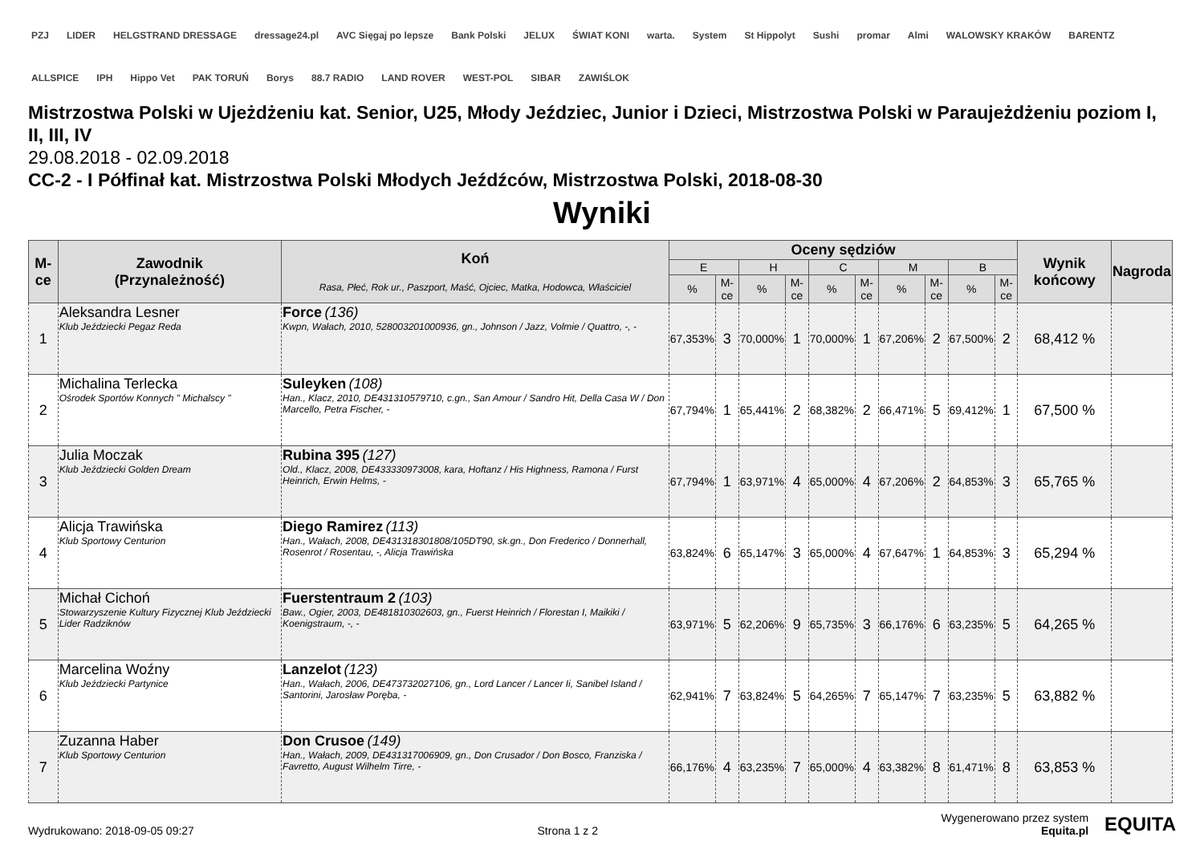PZJ LIDER HELGSTRAND DRESSAGE dressage24.pl AVC Sięgaj po lepsze Bank Polski JELUX ŚWIAT KONI warta. System St Hippolyt Sushi promar Almi WALOWSKY KRAKÓW BARENTZ ALLSPICE IPH Hippo Vet PAK TORUŃ Borys 88.7 RADIO LAND ROVER WEST-POL SIBAR ZAWIŚLOK
Mistrzostwa Polski w Ujeżdżeniu kat. Senior, U25, Młody Jeździec, Junior i Dzieci, Mistrzostwa Polski w Paraujeżdżeniu poziom I, II, III, IV
29.08.2018 - 02.09.2018
CC-2 - I Półfinał kat. Mistrzostwa Polski Młodych Jeźdźców, Mistrzostwa Polski, 2018-08-30
Wyniki
| M-ce | Zawodnik (Przynależność) | Koń Rasa, Płeć, Rok ur., Paszport, Maść, Ojciec, Matka, Hodowca, Właściciel | Oceny sędziów | | | | | | | | | | Wynik końcowy | Nagroda |
| --- | --- | --- | --- | --- | --- | --- | --- | --- | --- | --- | --- | --- | --- | --- |
| | | | E | | H | | C | | M | | B | | | |
| | | | % | M-ce | % | M-ce | % | M-ce | % | M-ce | % | M-ce | | |
| 1 | Aleksandra Lesner Klub Jeździecki Pegaz Reda | Force (136) Kwpn, Wałach, 2010, 528003201000936, gn., Johnson / Jazz, Volmie / Quattro, -, - | 67,353% | 3 | 70,000% | 1 | 70,000% | 1 | 67,206% | 2 | 67,500% | 2 | 68,412 % | |
| 2 | Michalina Terlecka Ośrodek Sportów Konnych " Michalscy " | Suleyken (108) Han., Klacz, 2010, DE431310579710, c.gn., San Amour / Sandro Hit, Della Casa W / Don Marcello, Petra Fischer, - | 67,794% | 1 | 65,441% | 2 | 68,382% | 2 | 66,471% | 5 | 69,412% | 1 | 67,500 % | |
| 3 | Julia Moczak Klub Jeździecki Golden Dream | Rubina 395 (127) Old., Klacz, 2008, DE433330973008, kara, Hoftanz / His Highness, Ramona / Furst Heinrich, Erwin Helms, - | 67,794% | 1 | 63,971% | 4 | 65,000% | 4 | 67,206% | 2 | 64,853% | 3 | 65,765 % | |
| 4 | Alicja Trawińska Klub Sportowy Centurion | Diego Ramirez (113) Han., Wałach, 2008, DE431318301808/105DT90, sk.gn., Don Frederico / Donnerhall, Rosenrot / Rosentau, -, Alicja Trawińska | 63,824% | 6 | 65,147% | 3 | 65,000% | 4 | 67,647% | 1 | 64,853% | 3 | 65,294 % | |
| 5 | Michał Cichoń Stowarzyszenie Kultury Fizycznej Klub Jeździecki Lider Radziknów | Fuerstentraum 2 (103) Baw., Ogier, 2003, DE481810302603, gn., Fuerst Heinrich / Florestan I, Maikiki / Koenigstraum, -, - | 63,971% | 5 | 62,206% | 9 | 65,735% | 3 | 66,176% | 6 | 63,235% | 5 | 64,265 % | |
| 6 | Marcelina Woźny Klub Jeździecki Partynice | Lanzelot (123) Han., Wałach, 2006, DE473732027106, gn., Lord Lancer / Lancer Ii, Sanibel Island / Santorini, Jarosław Poręba, - | 62,941% | 7 | 63,824% | 5 | 64,265% | 7 | 65,147% | 7 | 63,235% | 5 | 63,882 % | |
| 7 | Zuzanna Haber Klub Sportowy Centurion | Don Crusoe (149) Han., Wałach, 2009, DE431317006909, gn., Don Crusador / Don Bosco, Franziska / Favretto, August Wilhelm Tirre, - | 66,176% | 4 | 63,235% | 7 | 65,000% | 4 | 63,382% | 8 | 61,471% | 8 | 63,853 % | |
Wydrukowano: 2018-09-05 09:27
Strona 1 z 2
Wygenerowano przez system
Equita.pl
EQUITA